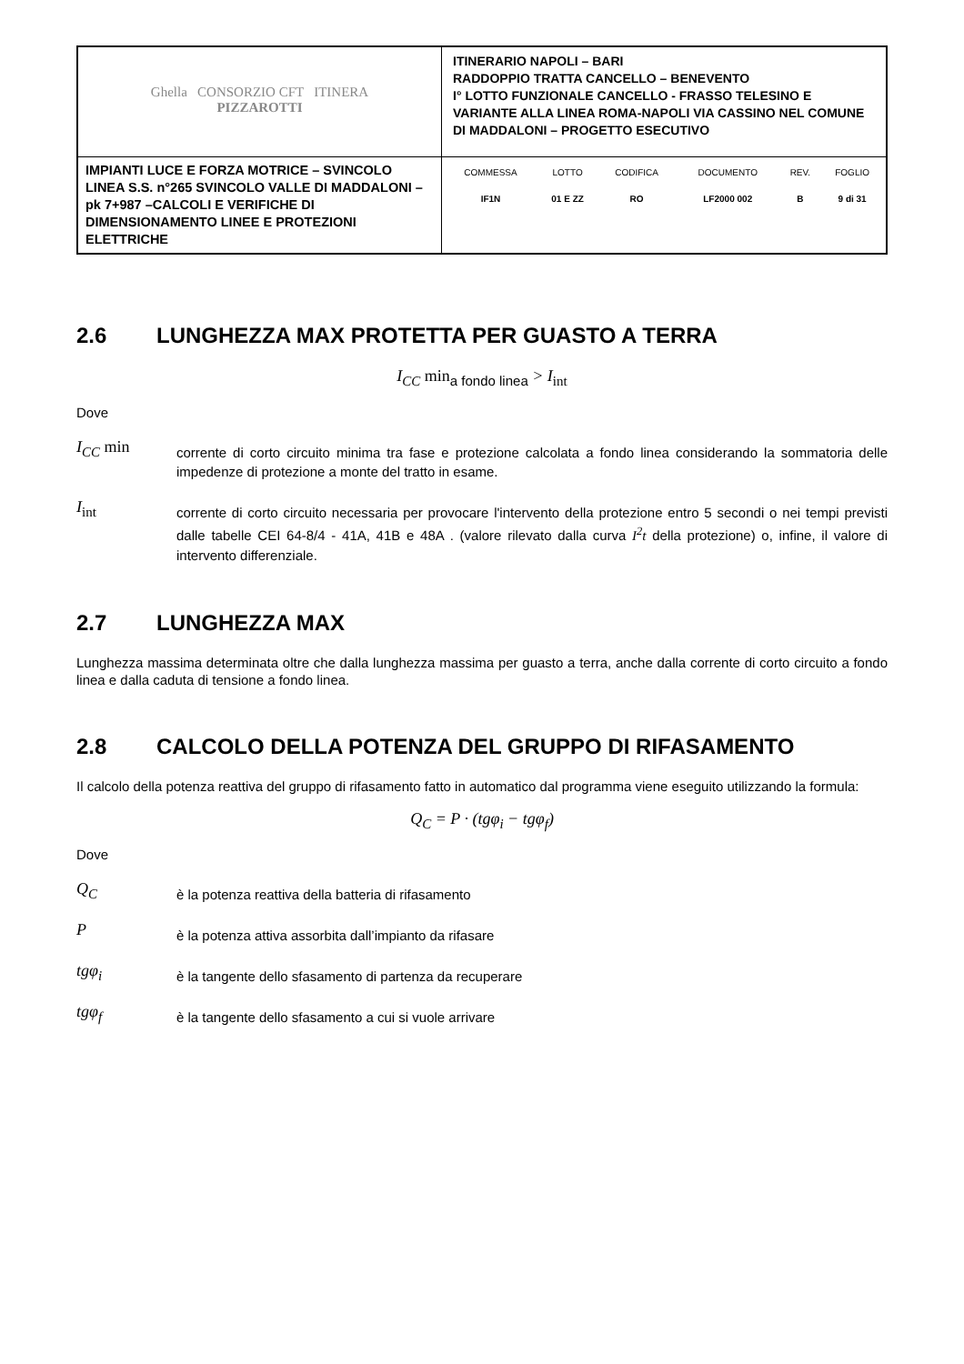| Ghella CONSORZIO CFT ITINERA PIZZAROTTI | ITINERARIO NAPOLI – BARI RADDOPPIO TRATTA CANCELLO – BENEVENTO I° LOTTO FUNZIONALE CANCELLO - FRASSO TELESINO E VARIANTE ALLA LINEA ROMA-NAPOLI VIA CASSINO NEL COMUNE DI MADDALONI – PROGETTO ESECUTIVO |
| IMPIANTI LUCE E FORZA MOTRICE – SVINCOLO LINEA S.S. n°265 SVINCOLO VALLE DI MADDALONI – pk 7+987 –CALCOLI E VERIFICHE DI DIMENSIONAMENTO LINEE E PROTEZIONI ELETTRICHE | / COMMESSA / LOTTO / CODIFICA / DOCUMENTO / REV. / FOGLIO / / IF1N / 01 E ZZ / RO / LF2000 002 / B / 9 di 31 / |
2.6 LUNGHEZZA MAX PROTETTA PER GUASTO A TERRA
I<sub>CC</sub> min<sub>a fondo linea</sub> > I<sub>int</sub>
Dove
I<sub>CC</sub> min
corrente di corto circuito minima tra fase e protezione calcolata a fondo linea considerando la sommatoria delle impedenze di protezione a monte del tratto in esame.
I<sub>int</sub>
corrente di corto circuito necessaria per provocare l'intervento della protezione entro 5 secondi o nei tempi previsti dalle tabelle CEI 64-8/4 - 41A, 41B e 48A . (valore rilevato dalla curva I<sup>2</sup>t della protezione) o, infine, il valore di intervento differenziale.
2.7 LUNGHEZZA MAX
Lunghezza massima determinata oltre che dalla lunghezza massima per guasto a terra, anche dalla corrente di corto circuito a fondo linea e dalla caduta di tensione a fondo linea.
2.8 CALCOLO DELLA POTENZA DEL GRUPPO DI RIFASAMENTO
Il calcolo della potenza reattiva del gruppo di rifasamento fatto in automatico dal programma viene eseguito utilizzando la formula:
Q<sub>C</sub> = P · (tgφ<sub>i</sub> − tgφ<sub>f</sub>)
Dove
Q<sub>C</sub>
è la potenza reattiva della batteria di rifasamento
P
è la potenza attiva assorbita dall’impianto da rifasare
tgφ<sub>i</sub>
è la tangente dello sfasamento di partenza da recuperare
tgφ<sub>f</sub>
è la tangente dello sfasamento a cui si vuole arrivare